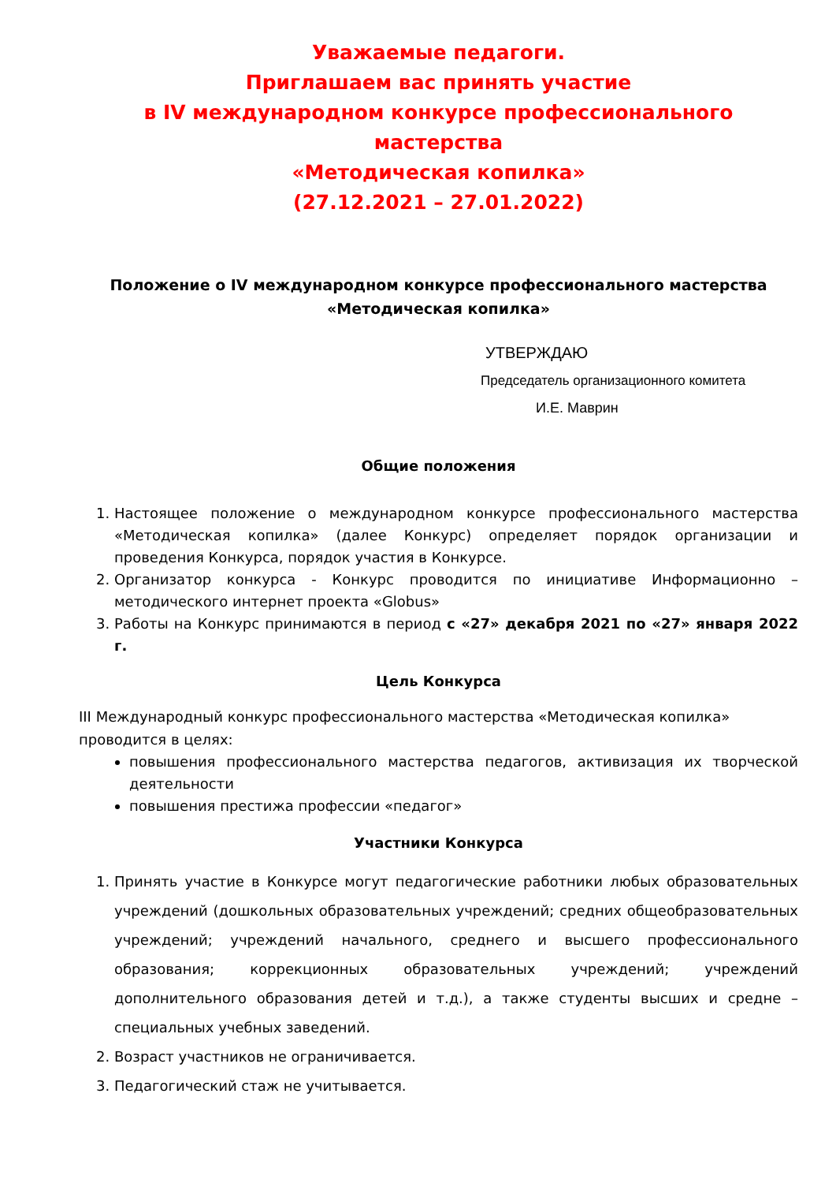Уважаемые педагоги.
Приглашаем вас принять участие
в IV международном конкурсе профессионального мастерства
«Методическая копилка»
(27.12.2021 – 27.01.2022)
Положение о IV международном конкурсе профессионального мастерства «Методическая копилка»
УТВЕРЖДАЮ
Председатель организационного комитета
И.Е. Маврин
Общие положения
1. Настоящее положение о международном конкурсе профессионального мастерства «Методическая копилка» (далее Конкурс) определяет порядок организации и проведения Конкурса, порядок участия в Конкурсе.
2. Организатор конкурса - Конкурс проводится по инициативе Информационно – методического интернет проекта «Globus»
3. Работы на Конкурс принимаются в период с «27» декабря 2021 по «27» января 2022 г.
Цель Конкурса
III Международный конкурс профессионального мастерства «Методическая копилка» проводится в целях:
повышения профессионального мастерства педагогов, активизация их творческой деятельности
повышения престижа профессии «педагог»
Участники Конкурса
1. Принять участие в Конкурсе могут педагогические работники любых образовательных учреждений (дошкольных образовательных учреждений; средних общеобразовательных учреждений; учреждений начального, среднего и высшего профессионального образования; коррекционных образовательных учреждений; учреждений дополнительного образования детей и т.д.), а также студенты высших и средне – специальных учебных заведений.
2. Возраст участников не ограничивается.
3. Педагогический стаж не учитывается.